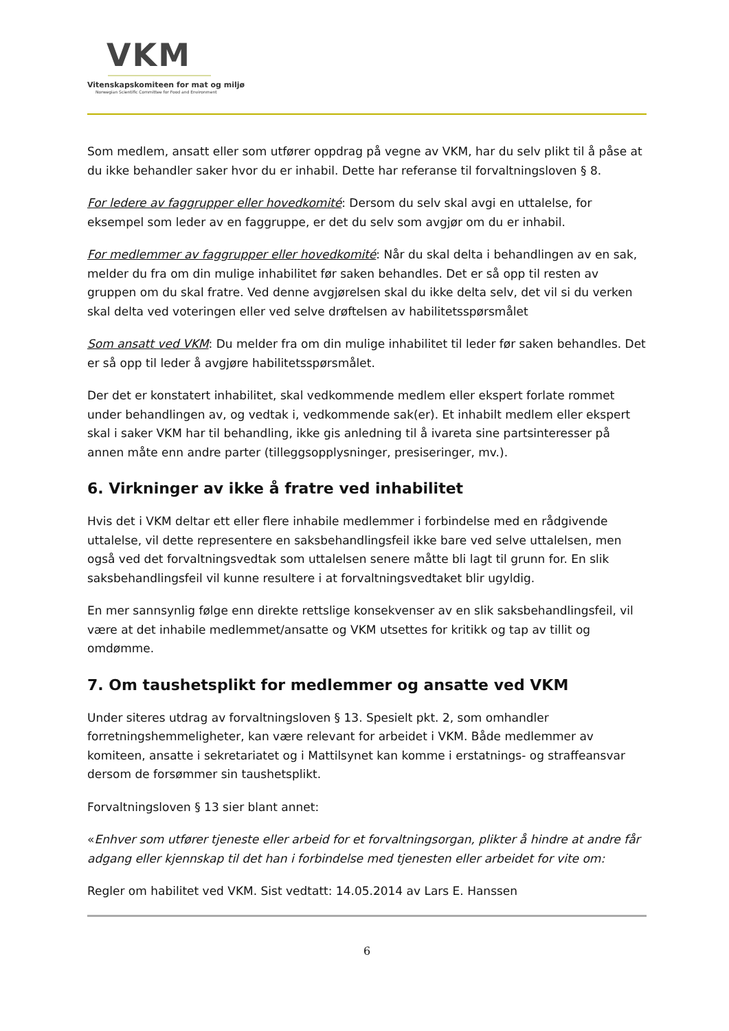VKM
Vitenskapskomiteen for mat og miljø
Norwegian Scientific Committee for Food and Environment
Som medlem, ansatt eller som utfører oppdrag på vegne av VKM, har du selv plikt til å påse at du ikke behandler saker hvor du er inhabil. Dette har referanse til forvaltningsloven § 8.
For ledere av faggrupper eller hovedkomité: Dersom du selv skal avgi en uttalelse, for eksempel som leder av en faggruppe, er det du selv som avgjør om du er inhabil.
For medlemmer av faggrupper eller hovedkomité: Når du skal delta i behandlingen av en sak, melder du fra om din mulige inhabilitet før saken behandles. Det er så opp til resten av gruppen om du skal fratre. Ved denne avgjørelsen skal du ikke delta selv, det vil si du verken skal delta ved voteringen eller ved selve drøftelsen av habilitetsspørsmålet
Som ansatt ved VKM: Du melder fra om din mulige inhabilitet til leder før saken behandles. Det er så opp til leder å avgjøre habilitetsspørsmålet.
Der det er konstatert inhabilitet, skal vedkommende medlem eller ekspert forlate rommet under behandlingen av, og vedtak i, vedkommende sak(er). Et inhabilt medlem eller ekspert skal i saker VKM har til behandling, ikke gis anledning til å ivareta sine partsinteresser på annen måte enn andre parter (tilleggsopplysninger, presiseringer, mv.).
6. Virkninger av ikke å fratre ved inhabilitet
Hvis det i VKM deltar ett eller flere inhabile medlemmer i forbindelse med en rådgivende uttalelse, vil dette representere en saksbehandlingsfeil ikke bare ved selve uttalelsen, men også ved det forvaltningsvedtak som uttalelsen senere måtte bli lagt til grunn for. En slik saksbehandlingsfeil vil kunne resultere i at forvaltningsvedtaket blir ugyldig.
En mer sannsynlig følge enn direkte rettslige konsekvenser av en slik saksbehandlingsfeil, vil være at det inhabile medlemmet/ansatte og VKM utsettes for kritikk og tap av tillit og omdømme.
7. Om taushetsplikt for medlemmer og ansatte ved VKM
Under siteres utdrag av forvaltningsloven § 13. Spesielt pkt. 2, som omhandler forretningshemmeligheter, kan være relevant for arbeidet i VKM. Både medlemmer av komiteen, ansatte i sekretariatet og i Mattilsynet kan komme i erstatnings- og straffeansvar dersom de forsømmer sin taushetsplikt.
Forvaltningsloven § 13 sier blant annet:
«Enhver som utfører tjeneste eller arbeid for et forvaltningsorgan, plikter å hindre at andre får adgang eller kjennskap til det han i forbindelse med tjenesten eller arbeidet for vite om:
Regler om habilitet ved VKM. Sist vedtatt: 14.05.2014 av Lars E. Hanssen
6